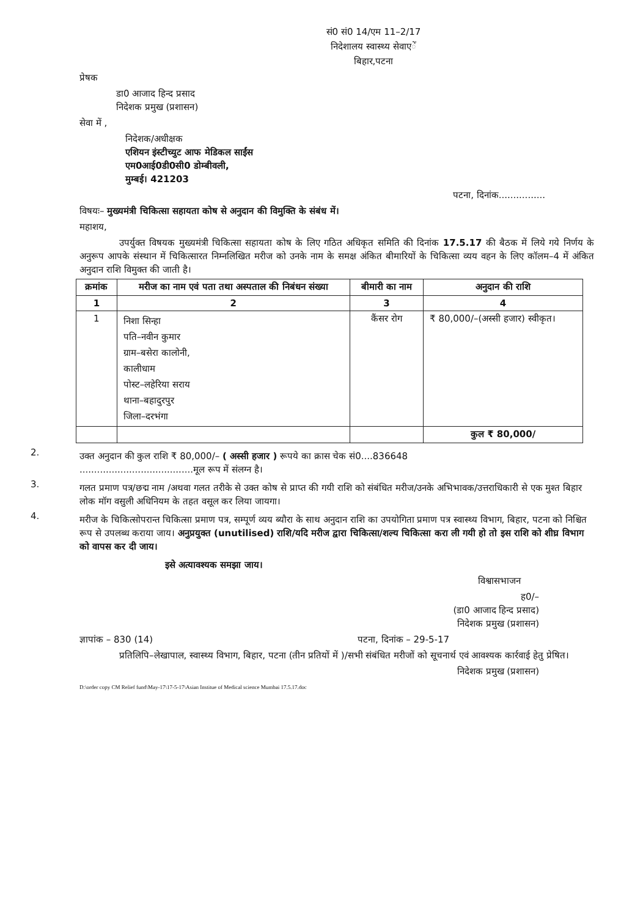सं0 सं0 14/एम 11–2/17
निदेशालय स्वास्थ्य सेवाएें
बिहार,पटना
प्रेषक
डा0 आजाद हिन्द प्रसाद
निदेशक प्रमुख (प्रशासन)
सेवा में ,
निदेशक/अधीक्षक
एशियन इंस्टीच्युट आफ मेडिकल साईंस
एम0आई0डी0सी0 डोम्बीवली,
मुम्बई। 421203
पटना, दिनांक................
विषयः– मुख्यमंत्री चिकित्सा सहायता कोष से अनुदान की विमुक्ति के संबंध में।
महाशय,
उपर्युक्त विषयक मुख्यमंत्री चिकित्सा सहायता कोष के लिए गठित अधिकृत समिति की दिनांक 17.5.17 की बैठक में लिये गये निर्णय के अनुरूप आपके संस्थान में चिकित्सारत निम्नलिखित मरीज को उनके नाम के समक्ष अंकित बीमारियों के चिकित्सा व्यय वहन के लिए कॉलम–4 में अंकित अनुदान राशि विमुक्त की जाती है।
| क्रमांक | मरीज का नाम एवं पता तथा अस्पताल की निबंधन संख्या | बीमारी का नाम | अनुदान की राशि |
| --- | --- | --- | --- |
| 1 | 2 | 3 | 4 |
| 1 | निशा सिन्हा पति–नवीन कुमार ग्राम–बसेरा कालोनी, कालीधाम पोस्ट–लहेरिया सराय थाना–बहादुरपुर जिला–दरभंगा | कैंसर रोग | ₹ 80,000/–(अस्सी हजार) स्वीकृत। |
| | | | कुल ₹ 80,000/ |
2.
उक्त अनुदान की कुल राशि ₹ 80,000/– ( अस्सी हजार ) रूपये का क्रास चेक सं0....836648
.......................................मूल रूप में संलग्न है।
3.
गलत प्रमाण पत्र/छद्म नाम /अथवा गलत तरीके से उक्त कोष से प्राप्त की गयी राशि को संबंधित मरीज/उनके अभिभावक/उत्तराधिकारी से एक मुश्त बिहार लोक मॉग वसुली अधिनियम के तहत वसूल कर लिया जायगा।
4.
मरीज के चिकित्सोपरान्त चिकित्सा प्रमाण पत्र, सम्पूर्ण व्यय ब्यौरा के साथ अनुदान राशि का उपयोगिता प्रमाण पत्र स्वास्थ्य विभाग, बिहार, पटना को निश्चित रूप से उपलब्ध कराया जाय। अनुप्रयुक्त (unutilised) राशि/यदि मरीज द्वारा चिकित्सा/शल्य चिकित्सा करा ली गयी हो तो इस राशि को शीघ्र विभाग को वापस कर दी जाय।
इसे अत्यावश्यक समझा जाय।
विश्वासभाजन
ह0/–
(डा0 आजाद हिन्द प्रसाद)
निदेशक प्रमुख (प्रशासन)
ज्ञापांक – 830 (14) पटना, दिनांक – 29-5-17
प्रतिलिपि–लेखापाल, स्वास्थ्य विभाग, बिहार, पटना (तीन प्रतियों में )/सभी संबंधित मरीजों को सूचनार्थ एवं आवश्यक कार्रवाई हेतु प्रेषित।
निदेशक प्रमुख (प्रशासन)
D:\order copy CM Relief fund\May-17\17-5-17\Asian Institue of Medical science Mumbai 17.5.17.doc